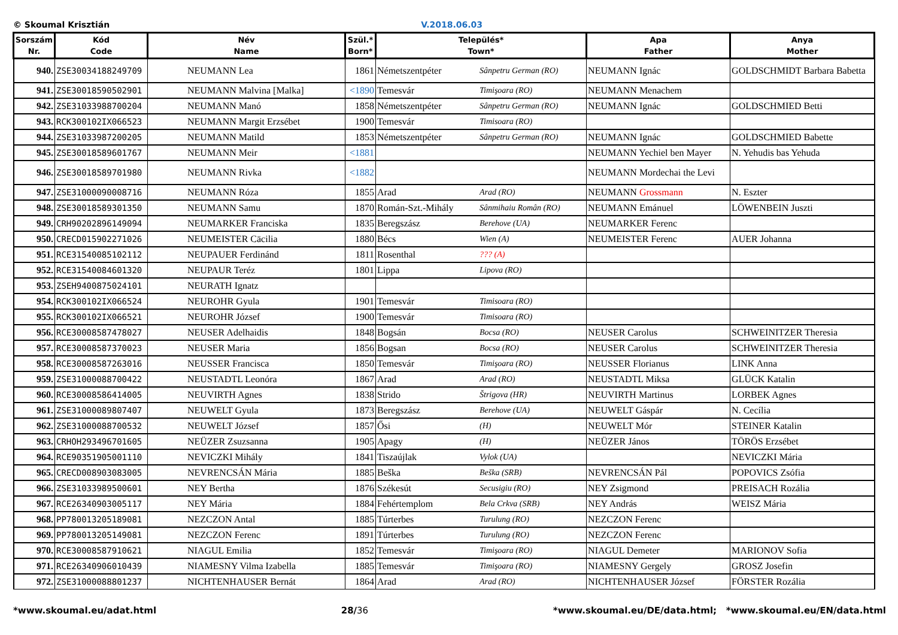© Skoumal Krisztián V.2018.06.03
| Sorszám Nr. | Kód Code | Név Name | Szül.* Born* | Település* Town* | | Apa Father | Anya Mother |
| --- | --- | --- | --- | --- | --- | --- | --- |
| 940. | ZSE30034188249709 | NEUMANN Lea | 1861 | Németszentpéter | Sânpetru German (RO) | NEUMANN Ignác | GOLDSCHMIDT Barbara Babetta |
| 941. | ZSE30018590502901 | NEUMANN Malvina [Malka] | <1890 | Temesvár | Timişoara (RO) | NEUMANN Menachem | |
| 942. | ZSE31033988700204 | NEUMANN Manó | 1858 | Németszentpéter | Sânpetru German (RO) | NEUMANN Ignác | GOLDSCHMIED Betti |
| 943. | RCK300102IX066523 | NEUMANN Margit Erzsébet | 1900 | Temesvár | Timisoara (RO) | | |
| 944. | ZSE31033987200205 | NEUMANN Matild | 1853 | Németszentpéter | Sânpetru German (RO) | NEUMANN Ignác | GOLDSCHMIED Babette |
| 945. | ZSE30018589601767 | NEUMANN Meir | <1881 | | | NEUMANN Yechiel ben Mayer | N. Yehudis bas Yehuda |
| 946. | ZSE30018589701980 | NEUMANN Rivka | <1882 | | | NEUMANN Mordechai the Levi | |
| 947. | ZSE31000090008716 | NEUMANN Róza | 1855 | Arad | Arad (RO) | NEUMANN Grossmann | N. Eszter |
| 948. | ZSE30018589301350 | NEUMANN Samu | 1870 | Román-Szt.-Mihály | Sânmihaiu Român (RO) | NEUMANN Emánuel | LÖWENBEIN Juszti |
| 949. | CRH90202896149094 | NEUMARKER Franciska | 1835 | Beregszász | Berehove (UA) | NEUMARKER Ferenc | |
| 950. | CRECD015902271026 | NEUMEISTER Cäcilia | 1880 | Bécs | Wien (A) | NEUMEISTER Ferenc | AUER Johanna |
| 951. | RCE31540085102112 | NEUPAUER Ferdinánd | 1811 | Rosenthal | ??? (A) | | |
| 952. | RCE31540084601320 | NEUPAUR Teréz | 1801 | Lippa | Lipova (RO) | | |
| 953. | ZSEH9400875024101 | NEURATH Ignatz | | | | | |
| 954. | RCK300102IX066524 | NEUROHR Gyula | 1901 | Temesvár | Timisoara (RO) | | |
| 955. | RCK300102IX066521 | NEUROHR József | 1900 | Temesvár | Timisoara (RO) | | |
| 956. | RCE30008587478027 | NEUSER Adelhaidis | 1848 | Bogsán | Bocsa (RO) | NEUSER Carolus | SCHWEINITZER Theresia |
| 957. | RCE30008587370023 | NEUSER Maria | 1856 | Bogsan | Bocsa (RO) | NEUSER Carolus | SCHWEINITZER Theresia |
| 958. | RCE30008587263016 | NEUSSER Francisca | 1850 | Temesvár | Timişoara (RO) | NEUSSER Florianus | LINK Anna |
| 959. | ZSE31000088700422 | NEUSTADTL Leonóra | 1867 | Arad | Arad (RO) | NEUSTADTL Miksa | GLÜCK Katalin |
| 960. | RCE30008586414005 | NEUVIRTH Agnes | 1838 | Strido | Štrigova (HR) | NEUVIRTH Martinus | LORBEK Agnes |
| 961. | ZSE31000089807407 | NEUWELT Gyula | 1873 | Beregszász | Berehove (UA) | NEUWELT Gáspár | N. Cecília |
| 962. | ZSE31000088700532 | NEUWELT József | 1857 | Ősi | (H) | NEUWELT Mór | STEINER Katalin |
| 963. | CRHOH293496701605 | NEÜZER Zsuzsanna | 1905 | Apagy | (H) | NEÜZER János | TÖRÖS Erzsébet |
| 964. | RCE90351905001110 | NEVICZKI Mihály | 1841 | Tiszaújlak | Vylok (UA) | | NEVICZKI Mária |
| 965. | CRECD008903083005 | NEVRENCSÁN Mária | 1885 | Beška | Beška (SRB) | NEVRENCSÁN Pál | POPOVICS Zsófia |
| 966. | ZSE31033989500601 | NEY Bertha | 1876 | Székesút | Secusigiu (RO) | NEY Zsigmond | PREISACH Rozália |
| 967. | RCE26340903005117 | NEY Mária | 1884 | Fehértemplom | Bela Crkva (SRB) | NEY András | WEISZ Mária |
| 968. | PP780013205189081 | NEZCZON Antal | 1885 | Túrterbes | Turulung (RO) | NEZCZON Ferenc | |
| 969. | PP780013205149081 | NEZCZON Ferenc | 1891 | Túrterbes | Turulung (RO) | NEZCZON Ferenc | |
| 970. | RCE30008587910621 | NIAGUL Emilia | 1852 | Temesvár | Timişoara (RO) | NIAGUL Demeter | MARIONOV Sofia |
| 971. | RCE26340906010439 | NIAMESNY Vilma Izabella | 1885 | Temesvár | Timişoara (RO) | NIAMESNY Gergely | GROSZ Josefin |
| 972. | ZSE31000088801237 | NICHTENHAUSER Bernát | 1864 | Arad | Arad (RO) | NICHTENHAUSER József | FÖRSTER Rozália |
*www.skoumal.eu/adat.html 28/36 *www.skoumal.eu/DE/data.html; *www.skoumal.eu/EN/data.html